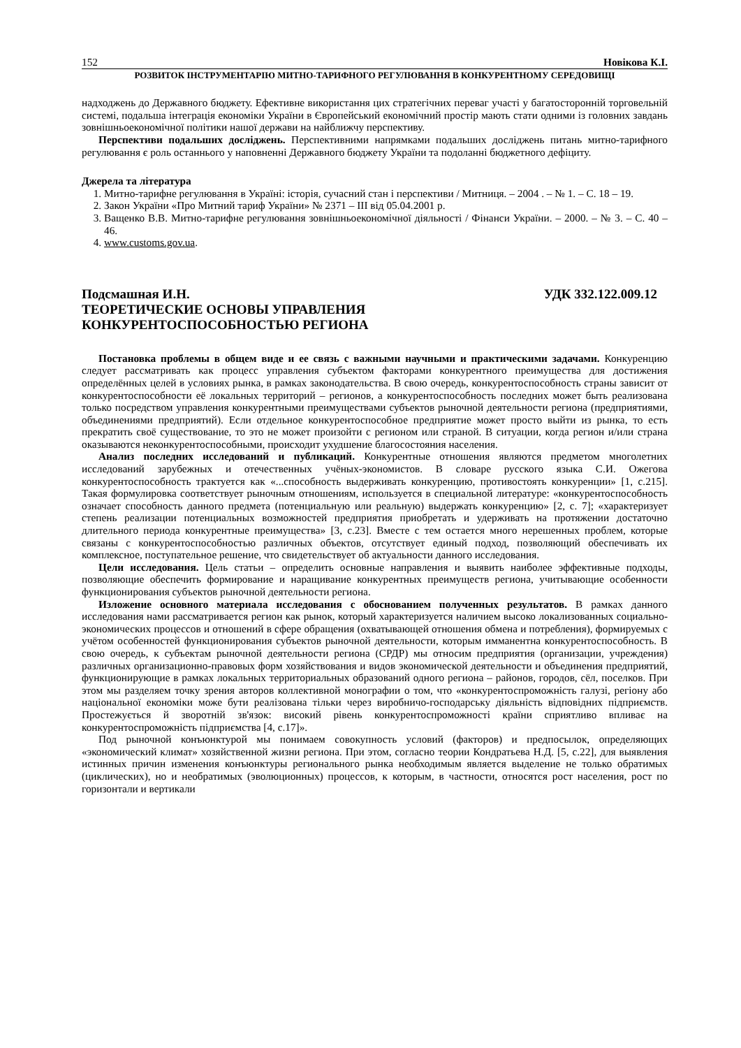152 Новікова К.І.
РОЗВИТОК ІНСТРУМЕНТАРІЮ МИТНО-ТАРИФНОГО РЕГУЛЮВАННЯ В КОНКУРЕНТНОМУ СЕРЕДОВИЩІ
надходжень до Державного бюджету. Ефективне використання цих стратегічних переваг участі у багатосторонній торговельній системі, подальша інтеграція економіки України в Європейський економічний простір мають стати одними із головних завдань зовнішньоекономічної політики нашої держави на найближчу перспективу.
Перспективи подальших досліджень. Перспективними напрямками подальших досліджень питань митно-тарифного регулювання є роль останнього у наповненні Державного бюджету України та подоланні бюджетного дефіциту.
Джерела та література
1. Митно-тарифне регулювання в Україні: історія, сучасний стан і перспективи / Митниця. – 2004 . – № 1. – С. 18 – 19.
2. Закон України «Про Митний тариф України» № 2371 – III від 05.04.2001 р.
3. Ващенко В.В. Митно-тарифне регулювання зовнішньоекономічної діяльності / Фінанси України. – 2000. – № 3. – С. 40 – 46.
4. www.customs.gov.ua.
Подсмашная И.Н. УДК 332.122.009.12
ТЕОРЕТИЧЕСКИЕ ОСНОВЫ УПРАВЛЕНИЯ
КОНКУРЕНТОСПОСОБНОСТЬЮ РЕГИОНА
Постановка проблемы в общем виде и ее связь с важными научными и практическими задачами. Конкуренцию следует рассматривать как процесс управления субъектом факторами конкурентного преимущества для достижения определённых целей в условиях рынка, в рамках законодательства. В свою очередь, конкурентоспособность страны зависит от конкурентоспособности её локальных территорий – регионов, а конкурентоспособность последних может быть реализована только посредством управления конкурентными преимуществами субъектов рыночной деятельности региона (предприятиями, объединениями предприятий). Если отдельное конкурентоспособное предприятие может просто выйти из рынка, то есть прекратить своё существование, то это не может произойти с регионом или страной. В ситуации, когда регион и/или страна оказываются неконкурентоспособными, происходит ухудшение благосостояния населения.
Анализ последних исследований и публикаций. Конкурентные отношения являются предметом многолетних исследований зарубежных и отечественных учёных-экономистов. В словаре русского языка С.И. Ожегова конкурентоспособность трактуется как «...способность выдерживать конкуренцию, противостоять конкуренции» [1, с.215]. Такая формулировка соответствует рыночным отношениям, используется в специальной литературе: «конкурентоспособность означает способность данного предмета (потенциальную или реальную) выдержать конкуренцию» [2, с. 7]; «характеризует степень реализации потенциальных возможностей предприятия приобретать и удерживать на протяжении достаточно длительного периода конкурентные преимущества» [3, с.23]. Вместе с тем остается много нерешенных проблем, которые связаны с конкурентоспособностью различных объектов, отсутствует единый подход, позволяющий обеспечивать их комплексное, поступательное решение, что свидетельствует об актуальности данного исследования.
Цели исследования. Цель статьи – определить основные направления и выявить наиболее эффективные подходы, позволяющие обеспечить формирование и наращивание конкурентных преимуществ региона, учитывающие особенности функционирования субъектов рыночной деятельности региона.
Изложение основного материала исследования с обоснованием полученных результатов. В рамках данного исследования нами рассматривается регион как рынок, который характеризуется наличием высоко локализованных социально-экономических процессов и отношений в сфере обращения (охватывающей отношения обмена и потребления), формируемых с учётом особенностей функционирования субъектов рыночной деятельности, которым имманентна конкурентоспособность. В свою очередь, к субъектам рыночной деятельности региона (СРДР) мы относим предприятия (организации, учреждения) различных организационно-правовых форм хозяйствования и видов экономической деятельности и объединения предприятий, функционирующие в рамках локальных территориальных образований одного региона – районов, городов, сёл, поселков. При этом мы разделяем точку зрения авторов коллективной монографии о том, что «конкурентоспроможність галузі, регіону або національної економіки може бути реалізована тільки через виробничо-господарську діяльність відповідних підприємств. Простежується й зворотній зв'язок: високий рівень конкурентоспроможності країни сприятливо впливає на конкурентоспроможність підприємства [4, с.17]».
Под рыночной конъюнктурой мы понимаем совокупность условий (факторов) и предпосылок, определяющих «экономический климат» хозяйственной жизни региона. При этом, согласно теории Кондратьева Н.Д. [5, с.22], для выявления истинных причин изменения конъюнктуры регионального рынка необходимым является выделение не только обратимых (циклических), но и необратимых (эволюционных) процессов, к которым, в частности, относятся рост населения, рост по горизонтали и вертикали